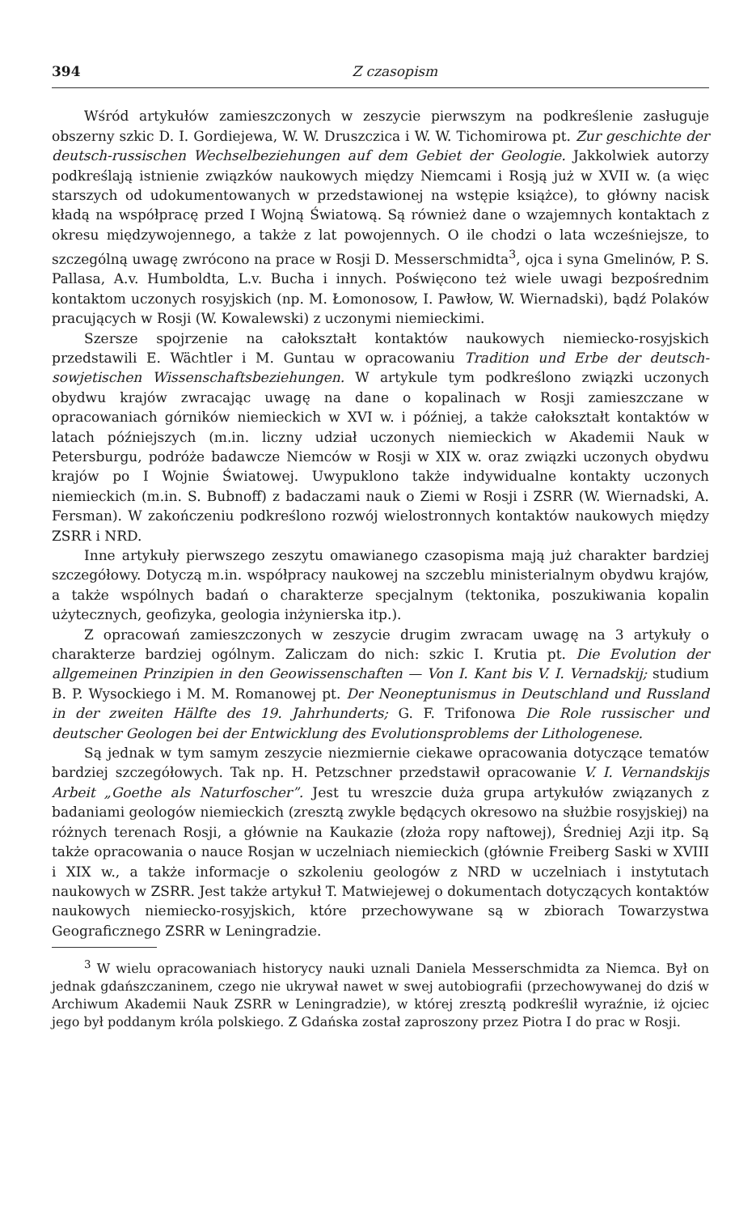394 Z czasopism
Wśród artykułów zamieszczonych w zeszycie pierwszym na podkreślenie zasługuje obszerny szkic D. I. Gordiejewa, W. W. Druszczica i W. W. Tichomirowa pt. Zur geschichte der deutsch-russischen Wechselbeziehungen auf dem Gebiet der Geologie. Jakkolwiek autorzy podkreślają istnienie związków naukowych między Niemcami i Rosją już w XVII w. (a więc starszych od udokumentowanych w przedstawionej na wstępie książce), to główny nacisk kładą na współpracę przed I Wojną Światową. Są również dane o wzajemnych kontaktach z okresu międzywojennego, a także z lat powojennych. O ile chodzi o lata wcześniejsze, to szczególną uwagę zwrócono na prace w Rosji D. Messerschmidta<sup>3</sup>, ojca i syna Gmelinów, P. S. Pallasa, A.v. Humboldta, L.v. Bucha i innych. Poświęcono też wiele uwagi bezpośrednim kontaktom uczonych rosyjskich (np. M. Łomonosow, I. Pawłow, W. Wiernadski), bądź Polaków pracujących w Rosji (W. Kowalewski) z uczonymi niemieckimi.
Szersze spojrzenie na całokształt kontaktów naukowych niemiecko-rosyjskich przedstawili E. Wächtler i M. Guntau w opracowaniu Tradition und Erbe der deutsch-sowjetischen Wissenschaftsbeziehungen. W artykule tym podkreślono związki uczonych obydwu krajów zwracając uwagę na dane o kopalinach w Rosji zamieszczane w opracowaniach górników niemieckich w XVI w. i później, a także całokształt kontaktów w latach późniejszych (m.in. liczny udział uczonych niemieckich w Akademii Nauk w Petersburgu, podróże badawcze Niemców w Rosji w XIX w. oraz związki uczonych obydwu krajów po I Wojnie Światowej. Uwypuklono także indywidualne kontakty uczonych niemieckich (m.in. S. Bubnoff) z badaczami nauk o Ziemi w Rosji i ZSRR (W. Wiernadski, A. Fersman). W zakończeniu podkreślono rozwój wielostronnych kontaktów naukowych między ZSRR i NRD.
Inne artykuły pierwszego zeszytu omawianego czasopisma mają już charakter bardziej szczegółowy. Dotyczą m.in. współpracy naukowej na szczeblu ministerialnym obydwu krajów, a także wspólnych badań o charakterze specjalnym (tektonika, poszukiwania kopalin użytecznych, geofizyka, geologia inżynierska itp.).
Z opracowań zamieszczonych w zeszycie drugim zwracam uwagę na 3 artykuły o charakterze bardziej ogólnym. Zaliczam do nich: szkic I. Krutia pt. Die Evolution der allgemeinen Prinzipien in den Geowissenschaften — Von I. Kant bis V. I. Vernadskij; studium B. P. Wysockiego i M. M. Romanowej pt. Der Neoneptunismus in Deutschland und Russland in der zweiten Hälfte des 19. Jahrhunderts; G. F. Trifonowa Die Role russischer und deutscher Geologen bei der Entwicklung des Evolutionsproblems der Lithologenese.
Są jednak w tym samym zeszycie niezmiernie ciekawe opracowania dotyczące tematów bardziej szczegółowych. Tak np. H. Petzschner przedstawił opracowanie V. I. Vernandskijs Arbeit „Goethe als Naturfoscher”. Jest tu wreszcie duża grupa artykułów związanych z badaniami geologów niemieckich (zresztą zwykle będących okresowo na służbie rosyjskiej) na różnych terenach Rosji, a głównie na Kaukazie (złoża ropy naftowej), Średniej Azji itp. Są także opracowania o nauce Rosjan w uczelniach niemieckich (głównie Freiberg Saski w XVIII i XIX w., a także informacje o szkoleniu geologów z NRD w uczelniach i instytutach naukowych w ZSRR. Jest także artykuł T. Matwiejewej o dokumentach dotyczących kontaktów naukowych niemiecko-rosyjskich, które przechowywane są w zbiorach Towarzystwa Geograficznego ZSRR w Leningradzie.
<sup>3</sup> W wielu opracowaniach historycy nauki uznali Daniela Messerschmidta za Niemca. Był on jednak gdańszczaninem, czego nie ukrywał nawet w swej autobiografii (przechowywanej do dziś w Archiwum Akademii Nauk ZSRR w Leningradzie), w której zresztą podkreślił wyraźnie, iż ojciec jego był poddanym króla polskiego. Z Gdańska został zaproszony przez Piotra I do prac w Rosji.